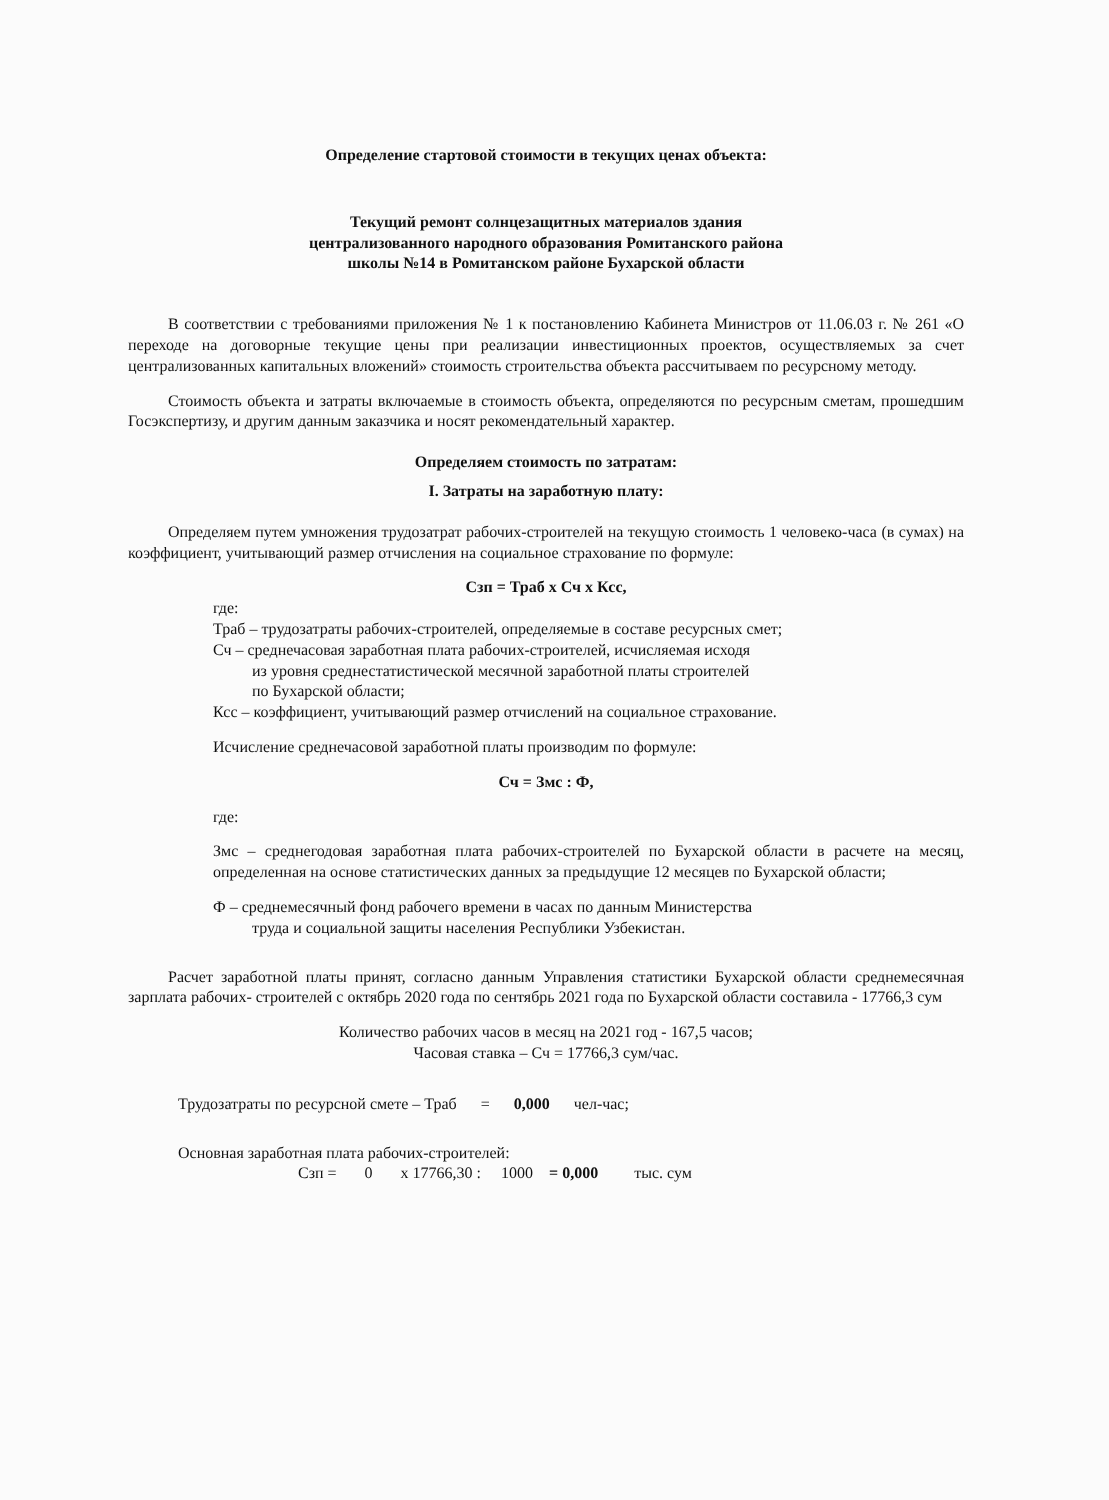Определение стартовой стоимости в текущих ценах объекта:
Текущий ремонт солнцезащитных материалов здания
централизованного народного образования Ромитанского района
школы №14 в Ромитанском районе Бухарской области
В соответствии с требованиями приложения № 1 к постановлению Кабинета Министров от 11.06.03 г. № 261 «О переходе на договорные текущие цены при реализации инвестиционных проектов, осуществляемых за счет централизованных капитальных вложений» стоимость строительства объекта рассчитываем по ресурсному методу.
Стоимость объекта и затраты включаемые в стоимость объекта, определяются по ресурсным сметам, прошедшим Госэкспертизу, и другим данным заказчика и носят рекомендательный характер.
Определяем стоимость по затратам:
I. Затраты на заработную плату:
Определяем путем умножения трудозатрат рабочих-строителей на текущую стоимость 1 человеко-часа (в сумах) на коэффициент, учитывающий размер отчисления на социальное страхование по формуле:
Сзп = Траб х Сч х Ксс,
где:
Траб – трудозатраты рабочих-строителей, определяемые в составе ресурсных смет;
Сч – среднечасовая заработная плата рабочих-строителей, исчисляемая исходя
из уровня среднестатистической месячной заработной платы строителей
по Бухарской области;
Ксс – коэффициент, учитывающий размер отчислений на социальное страхование.
Исчисление среднечасовой заработной платы производим по формуле:
Сч = Змс : Ф,
где:
Змс – среднегодовая заработная плата рабочих-строителей по Бухарской области в расчете на месяц, определенная на основе статистических данных за предыдущие 12 месяцев по Бухарской области;
Ф – среднемесячный фонд рабочего времени в часах по данным Министерства
труда и социальной защиты населения Республики Узбекистан.
Расчет заработной платы принят, согласно данным Управления статистики Бухарской области среднемесячная зарплата рабочих- строителей с октябрь 2020 года по сентябрь 2021 года по Бухарской области составила - 17766,3 сум
Количество рабочих часов в месяц на 2021 год - 167,5 часов;
Часовая ставка – Сч = 17766,3 сум/час.
Трудозатраты по ресурсной смете – Траб = 0,000 чел-час;
Основная заработная плата рабочих-строителей:
Сзп = 0 х 17766,30 : 1000 = 0,000 тыс. сум